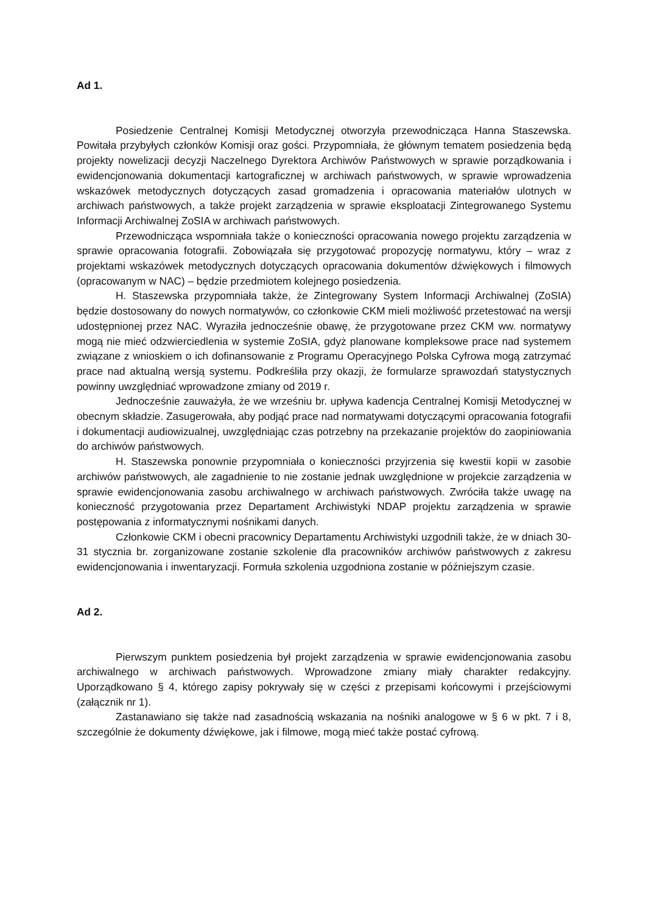Ad 1.
Posiedzenie Centralnej Komisji Metodycznej otworzyła przewodnicząca Hanna Staszewska. Powitała przybyłych członków Komisji oraz gości. Przypomniała, że głównym tematem posiedzenia będą projekty nowelizacji decyzji Naczelnego Dyrektora Archiwów Państwowych w sprawie porządkowania i ewidencjonowania dokumentacji kartograficznej w archiwach państwowych, w sprawie wprowadzenia wskazówek metodycznych dotyczących zasad gromadzenia i opracowania materiałów ulotnych w archiwach państwowych, a także projekt zarządzenia w sprawie eksploatacji Zintegrowanego Systemu Informacji Archiwalnej ZoSIA w archiwach państwowych.
Przewodnicząca wspomniała także o konieczności opracowania nowego projektu zarządzenia w sprawie opracowania fotografii. Zobowiązała się przygotować propozycję normatywu, który – wraz z projektami wskazówek metodycznych dotyczących opracowania dokumentów dźwiękowych i filmowych (opracowanym w NAC) – będzie przedmiotem kolejnego posiedzenia.
H. Staszewska przypomniała także, że Zintegrowany System Informacji Archiwalnej (ZoSIA) będzie dostosowany do nowych normatywów, co członkowie CKM mieli możliwość przetestować na wersji udostępnionej przez NAC. Wyraziła jednocześnie obawę, że przygotowane przez CKM ww. normatywy mogą nie mieć odzwierciedlenia w systemie ZoSIA, gdyż planowane kompleksowe prace nad systemem związane z wnioskiem o ich dofinansowanie z Programu Operacyjnego Polska Cyfrowa mogą zatrzymać prace nad aktualną wersją systemu. Podkreśliła przy okazji, że formularze sprawozdań statystycznych powinny uwzględniać wprowadzone zmiany od 2019 r.
Jednocześnie zauważyła, że we wrześniu br. upływa kadencja Centralnej Komisji Metodycznej w obecnym składzie. Zasugerowała, aby podjąć prace nad normatywami dotyczącymi opracowania fotografii i dokumentacji audiowizualnej, uwzględniając czas potrzebny na przekazanie projektów do zaopiniowania do archiwów państwowych.
H. Staszewska ponownie przypomniała o konieczności przyjrzenia się kwestii kopii w zasobie archiwów państwowych, ale zagadnienie to nie zostanie jednak uwzględnione w projekcie zarządzenia w sprawie ewidencjonowania zasobu archiwalnego w archiwach państwowych. Zwróciła także uwagę na konieczność przygotowania przez Departament Archiwistyki NDAP projektu zarządzenia w sprawie postępowania z informatycznymi nośnikami danych.
Członkowie CKM i obecni pracownicy Departamentu Archiwistyki uzgodnili także, że w dniach 30-31 stycznia br. zorganizowane zostanie szkolenie dla pracowników archiwów państwowych z zakresu ewidencjonowania i inwentaryzacji. Formuła szkolenia uzgodniona zostanie w późniejszym czasie.
Ad 2.
Pierwszym punktem posiedzenia był projekt zarządzenia w sprawie ewidencjonowania zasobu archiwalnego w archiwach państwowych. Wprowadzone zmiany miały charakter redakcyjny. Uporządkowano § 4, którego zapisy pokrywały się w części z przepisami końcowymi i przejściowymi (załącznik nr 1).
Zastanawiano się także nad zasadnością wskazania na nośniki analogowe w § 6 w pkt. 7 i 8, szczególnie że dokumenty dźwiękowe, jak i filmowe, mogą mieć także postać cyfrową.